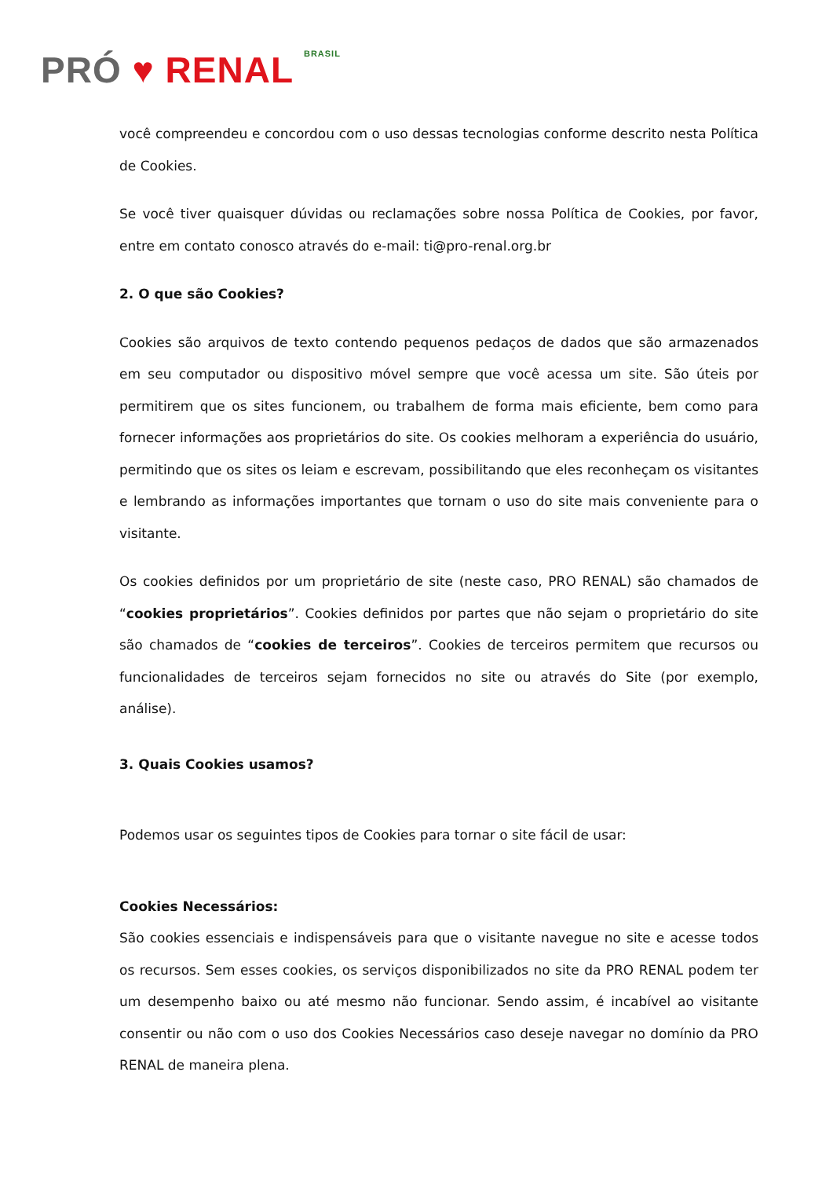PRÓ ♥ RENAL BRASIL
você compreendeu e concordou com o uso dessas tecnologias conforme descrito nesta Política de Cookies.
Se você tiver quaisquer dúvidas ou reclamações sobre nossa Política de Cookies, por favor, entre em contato conosco através do e-mail: ti@pro-renal.org.br
2. O que são Cookies?
Cookies são arquivos de texto contendo pequenos pedaços de dados que são armazenados em seu computador ou dispositivo móvel sempre que você acessa um site. São úteis por permitirem que os sites funcionem, ou trabalhem de forma mais eficiente, bem como para fornecer informações aos proprietários do site. Os cookies melhoram a experiência do usuário, permitindo que os sites os leiam e escrevam, possibilitando que eles reconheçam os visitantes e lembrando as informações importantes que tornam o uso do site mais conveniente para o visitante.
Os cookies definidos por um proprietário de site (neste caso, PRO RENAL) são chamados de “cookies proprietários”. Cookies definidos por partes que não sejam o proprietário do site são chamados de “cookies de terceiros”. Cookies de terceiros permitem que recursos ou funcionalidades de terceiros sejam fornecidos no site ou através do Site (por exemplo, análise).
3. Quais Cookies usamos?
Podemos usar os seguintes tipos de Cookies para tornar o site fácil de usar:
Cookies Necessários:
São cookies essenciais e indispensáveis para que o visitante navegue no site e acesse todos os recursos. Sem esses cookies, os serviços disponibilizados no site da PRO RENAL podem ter um desempenho baixo ou até mesmo não funcionar. Sendo assim, é incabível ao visitante consentir ou não com o uso dos Cookies Necessários caso deseje navegar no domínio da PRO RENAL de maneira plena.